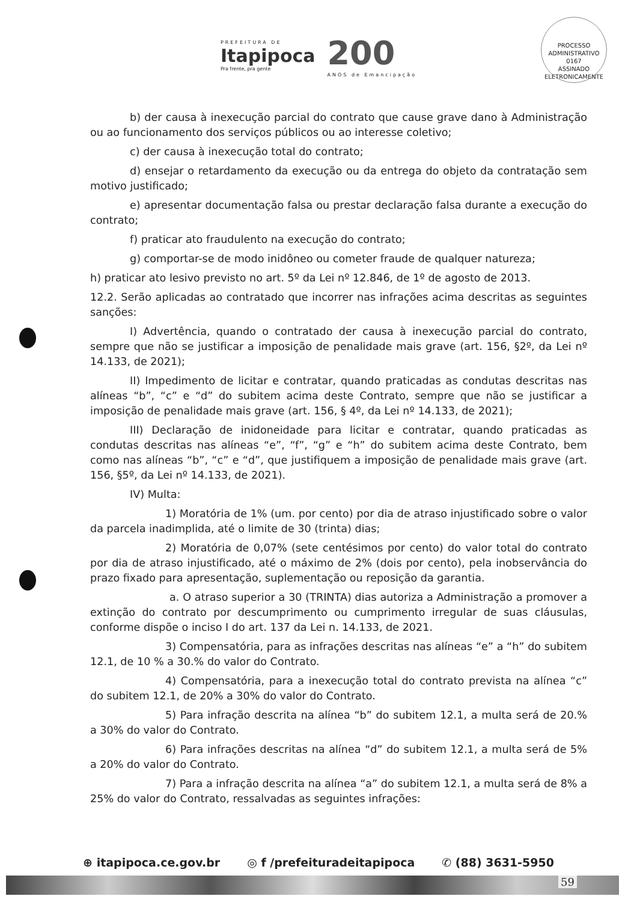PREFEITURA DE
Itapipoca
Pra frente, pra gente
200
ANOS de Emancipação
PROCESSO ADMINISTRATIVO
0167
ASSINADO ELETRONICAMENTE
b) der causa à inexecução parcial do contrato que cause grave dano à Administração ou ao funcionamento dos serviços públicos ou ao interesse coletivo;
c) der causa à inexecução total do contrato;
d) ensejar o retardamento da execução ou da entrega do objeto da contratação sem motivo justificado;
e) apresentar documentação falsa ou prestar declaração falsa durante a execução do contrato;
f) praticar ato fraudulento na execução do contrato;
g) comportar-se de modo inidôneo ou cometer fraude de qualquer natureza;
h) praticar ato lesivo previsto no art. 5º da Lei nº 12.846, de 1º de agosto de 2013.
12.2. Serão aplicadas ao contratado que incorrer nas infrações acima descritas as seguintes sanções:
I) Advertência, quando o contratado der causa à inexecução parcial do contrato, sempre que não se justificar a imposição de penalidade mais grave (art. 156, §2º, da Lei nº 14.133, de 2021);
II) Impedimento de licitar e contratar, quando praticadas as condutas descritas nas alíneas “b”, “c” e “d” do subitem acima deste Contrato, sempre que não se justificar a imposição de penalidade mais grave (art. 156, § 4º, da Lei nº 14.133, de 2021);
III) Declaração de inidoneidade para licitar e contratar, quando praticadas as condutas descritas nas alíneas “e”, “f”, “g” e “h” do subitem acima deste Contrato, bem como nas alíneas “b”, “c” e “d”, que justifiquem a imposição de penalidade mais grave (art. 156, §5º, da Lei nº 14.133, de 2021).
IV) Multa:
1) Moratória de 1% (um. por cento) por dia de atraso injustificado sobre o valor da parcela inadimplida, até o limite de 30 (trinta) dias;
2) Moratória de 0,07% (sete centésimos por cento) do valor total do contrato por dia de atraso injustificado, até o máximo de 2% (dois por cento), pela inobservância do prazo fixado para apresentação, suplementação ou reposição da garantia.
a. O atraso superior a 30 (TRINTA) dias autoriza a Administração a promover a extinção do contrato por descumprimento ou cumprimento irregular de suas cláusulas, conforme dispõe o inciso I do art. 137 da Lei n. 14.133, de 2021.
3) Compensatória, para as infrações descritas nas alíneas “e” a “h” do subitem 12.1, de 10 % a 30.% do valor do Contrato.
4) Compensatória, para a inexecução total do contrato prevista na alínea “c” do subitem 12.1, de 20% a 30% do valor do Contrato.
5) Para infração descrita na alínea “b” do subitem 12.1, a multa será de 20.% a 30% do valor do Contrato.
6) Para infrações descritas na alínea “d” do subitem 12.1, a multa será de 5% a 20% do valor do Contrato.
7) Para a infração descrita na alínea “a” do subitem 12.1, a multa será de 8% a 25% do valor do Contrato, ressalvadas as seguintes infrações:
⊕ itapipoca.ce.gov.br ◎ f /prefeituradeitapipoca ✆ (88) 3631-5950
59